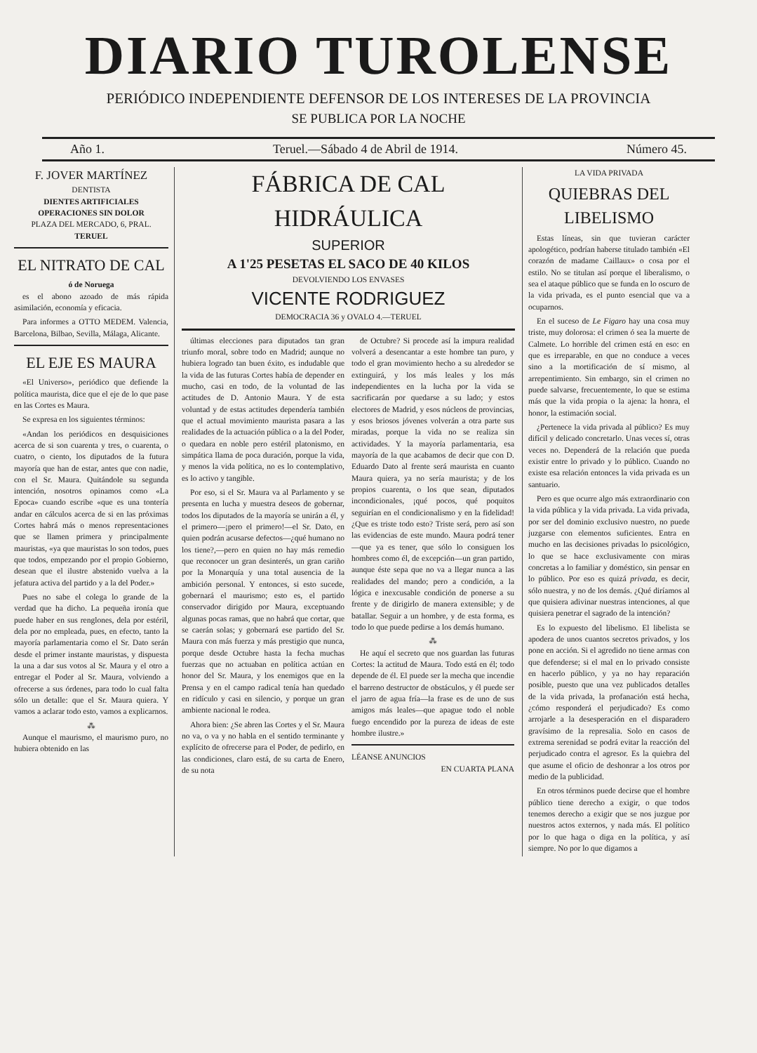DIARIO TUROLENSE
PERIÓDICO INDEPENDIENTE DEFENSOR DE LOS INTERESES DE LA PROVINCIA
SE PUBLICA POR LA NOCHE
Año 1. Teruel.—Sábado 4 de Abril de 1914. Número 45.
F. JOVER MARTÍNEZ
DENTISTA
DIENTES ARTIFICIALES
OPERACIONES SIN DOLOR
PLAZA DEL MERCADO, 6, PRAL.
TERUEL
EL NITRATO DE CAL
ó de Noruega
es el abono azoado de más rápida asimilación, economía y eficacia.
Para informes a OTTO MEDEM. Valencia, Barcelona, Bilbao, Sevilla, Málaga, Alicante.
EL EJE ES MAURA
«El Universo», periódico que defiende la política maurista, dice que el eje de lo que pase en las Cortes es Maura.
Se expresa en los siguientes términos:
«Andan los periódicos en desquisiciones acerca de si son cuarenta y tres, o cuarenta, o cuatro, o ciento, los diputados de la futura mayoría que han de estar, antes que con nadie, con el Sr. Maura. Quitándole su segunda intención, nosotros opinamos como «La Epoca» cuando escribe «que es una tontería andar en cálculos acerca de si en las próximas Cortes habrá más o menos representaciones que se llamen primera y principalmente mauristas, «ya que mauristas lo son todos, pues que todos, empezando por el propio Gobierno, desean que el ilustre abstenido vuelva a la jefatura activa del partido y a la del Poder.»
Pues no sabe el colega lo grande de la verdad que ha dicho. La pequeña ironía que puede haber en sus renglones, dela por estéril, dela por no empleada, pues, en efecto, tanto la mayoría parlamentaria como el Sr. Dato serán desde el primer instante mauristas, y dispuesta la una a dar sus votos al Sr. Maura y el otro a entregar el Poder al Sr. Maura, volviendo a ofrecerse a sus órdenes, para todo lo cual falta sólo un detalle: que el Sr. Maura quiera. Y vamos a aclarar todo esto, vamos a explicarnos.
⁂
Aunque el maurismo, el maurismo puro, no hubiera obtenido en las
FÁBRICA DE CAL HIDRÁULICA
SUPERIOR
A 1'25 PESETAS EL SACO DE 40 KILOS
DEVOLVIENDO LOS ENVASES
VICENTE RODRIGUEZ
DEMOCRACIA 36 y OVALO 4.—TERUEL
últimas elecciones para diputados tan gran triunfo moral, sobre todo en Madrid; aunque no hubiera logrado tan buen éxito, es indudable que la vida de las futuras Cortes había de depender en mucho, casi en todo, de la voluntad de las actitudes de D. Antonio Maura. Y de esta voluntad y de estas actitudes dependería también que el actual movimiento maurista pasara a las realidades de la actuación pública o a la del Poder, o quedara en noble pero estéril platonismo, en simpática llama de poca duración, porque la vida, y menos la vida política, no es lo contemplativo, es lo activo y tangible.
Por eso, si el Sr. Maura va al Parlamento y se presenta en lucha y muestra deseos de gobernar, todos los diputados de la mayoría se unirán a él, y el primero—¡pero el primero!—el Sr. Dato, en quien podrán acusarse defectos—¿qué humano no los tiene?,—pero en quien no hay más remedio que reconocer un gran desinterés, un gran cariño por la Monarquía y una total ausencia de la ambición personal. Y entonces, si esto sucede, gobernará el maurismo; esto es, el partido conservador dirigido por Maura, exceptuando algunas pocas ramas, que no habrá que cortar, que se caerán solas; y gobernará ese partido del Sr. Maura con más fuerza y más prestigio que nunca, porque desde Octubre hasta la fecha muchas fuerzas que no actuaban en política actúan en honor del Sr. Maura, y los enemigos que en la Prensa y en el campo radical tenía han quedado en ridículo y casi en silencio, y porque un gran ambiente nacional le rodea.
Ahora bien: ¿Se abren las Cortes y el Sr. Maura no va, o va y no habla en el sentido terminante y explícito de ofrecerse para el Poder, de pedirlo, en las condiciones, claro está, de su carta de Enero, de su nota
de Octubre? Si procede así la impura realidad volverá a desencantar a este hombre tan puro, y todo el gran movimiento hecho a su alrededor se extinguirá, y los más leales y los más independientes en la lucha por la vida se sacrificarán por quedarse a su lado; y estos electores de Madrid, y esos núcleos de provincias, y esos briosos jóvenes volverán a otra parte sus miradas, porque la vida no se realiza sin actividades. Y la mayoría parlamentaria, esa mayoría de la que acabamos de decir que con D. Eduardo Dato al frente será maurista en cuanto Maura quiera, ya no sería maurista; y de los propios cuarenta, o los que sean, diputados incondicionales, ¡qué pocos, qué poquitos seguirían en el condicionalismo y en la fidelidad! ¿Que es triste todo esto? Triste será, pero así son las evidencias de este mundo. Maura podrá tener—que ya es tener, que sólo lo consiguen los hombres como él, de excepción—un gran partido, aunque éste sepa que no va a llegar nunca a las realidades del mando; pero a condición, a la lógica e inexcusable condición de ponerse a su frente y de dirigirlo de manera extensible; y de batallar. Seguir a un hombre, y de esta forma, es todo lo que puede pedirse a los demás humano.
⁂
He aquí el secreto que nos guardan las futuras Cortes: la actitud de Maura. Todo está en él; todo depende de él. El puede ser la mecha que incendie el barreno destructor de obstáculos, y él puede ser el jarro de agua fría—la frase es de uno de sus amigos más leales—que apague todo el noble fuego encendido por la pureza de ideas de este hombre ilustre.»
LÉANSE ANUNCIOS
EN CUARTA PLANA
LA VIDA PRIVADA
QUIEBRAS DEL LIBELISMO
Estas líneas, sin que tuvieran carácter apologético, podrían haberse titulado también «El corazón de madame Caillaux» o cosa por el estilo. No se titulan así porque el liberalismo, o sea el ataque público que se funda en lo oscuro de la vida privada, es el punto esencial que va a ocuparnos.
En el suceso de Le Figaro hay una cosa muy triste, muy dolorosa: el crimen ó sea la muerte de Calmete. Lo horrible del crimen está en eso: en que es irreparable, en que no conduce a veces sino a la mortificación de sí mismo, al arrepentimiento. Sin embargo, sin el crimen no puede salvarse, frecuentemente, lo que se estima más que la vida propia o la ajena: la honra, el honor, la estimación social.
¿Pertenece la vida privada al público? Es muy difícil y delicado concretarlo. Unas veces sí, otras veces no. Dependerá de la relación que pueda existir entre lo privado y lo público. Cuando no existe esa relación entonces la vida privada es un santuario.
Pero es que ocurre algo más extraordinario con la vida pública y la vida privada. La vida privada, por ser del dominio exclusivo nuestro, no puede juzgarse con elementos suficientes. Entra en mucho en las decisiones privadas lo psicológico, lo que se hace exclusivamente con miras concretas a lo familiar y doméstico, sin pensar en lo público. Por eso es quizá privada, es decir, sólo nuestra, y no de los demás. ¿Qué diríamos al que quisiera adivinar nuestras intenciones, al que quisiera penetrar el sagrado de la intención?
Es lo expuesto del libelismo. El libelista se apodera de unos cuantos secretos privados, y los pone en acción. Si el agredido no tiene armas con que defenderse; si el mal en lo privado consiste en hacerlo público, y ya no hay reparación posible, puesto que una vez publicados detalles de la vida privada, la profanación está hecha, ¿cómo responderá el perjudicado? Es como arrojarle a la desesperación en el disparadero gravísimo de la represalia. Solo en casos de extrema serenidad se podrá evitar la reacción del perjudicado contra el agresor. Es la quiebra del que asume el oficio de deshonrar a los otros por medio de la publicidad.
En otros términos puede decirse que el hombre público tiene derecho a exigir, o que todos tenemos derecho a exigir que se nos juzgue por nuestros actos externos, y nada más. El político por lo que haga o diga en la política, y así siempre. No por lo que digamos a